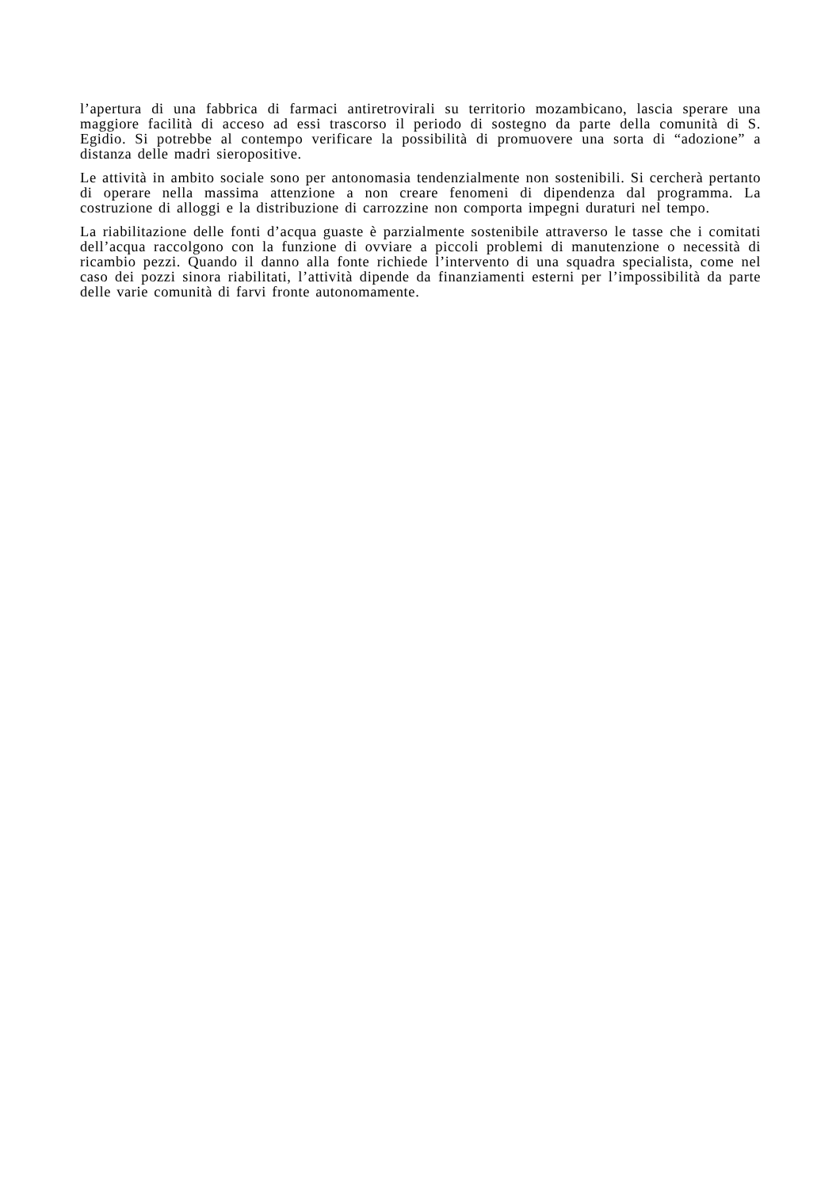l’apertura di una fabbrica di farmaci antiretrovirali su territorio mozambicano, lascia sperare una maggiore facilità di acceso ad essi trascorso il periodo di sostegno da parte della comunità di S. Egidio. Si potrebbe al contempo verificare la possibilità di promuovere una sorta di “adozione” a distanza delle madri sieropositive.
Le attività in ambito sociale sono per antonomasia tendenzialmente non sostenibili. Si cercherà pertanto di operare nella massima attenzione a non creare fenomeni di dipendenza dal programma. La costruzione di alloggi e la distribuzione di carrozzine non comporta impegni duraturi nel tempo.
La riabilitazione delle fonti d’acqua guaste è parzialmente sostenibile attraverso le tasse che i comitati dell’acqua raccolgono con la funzione di ovviare a piccoli problemi di manutenzione o necessità di ricambio pezzi. Quando il danno alla fonte richiede l’intervento di una squadra specialista, come nel caso dei pozzi sinora riabilitati, l’attività dipende da finanziamenti esterni per l’impossibilità da parte delle varie comunità di farvi fronte autonomamente.